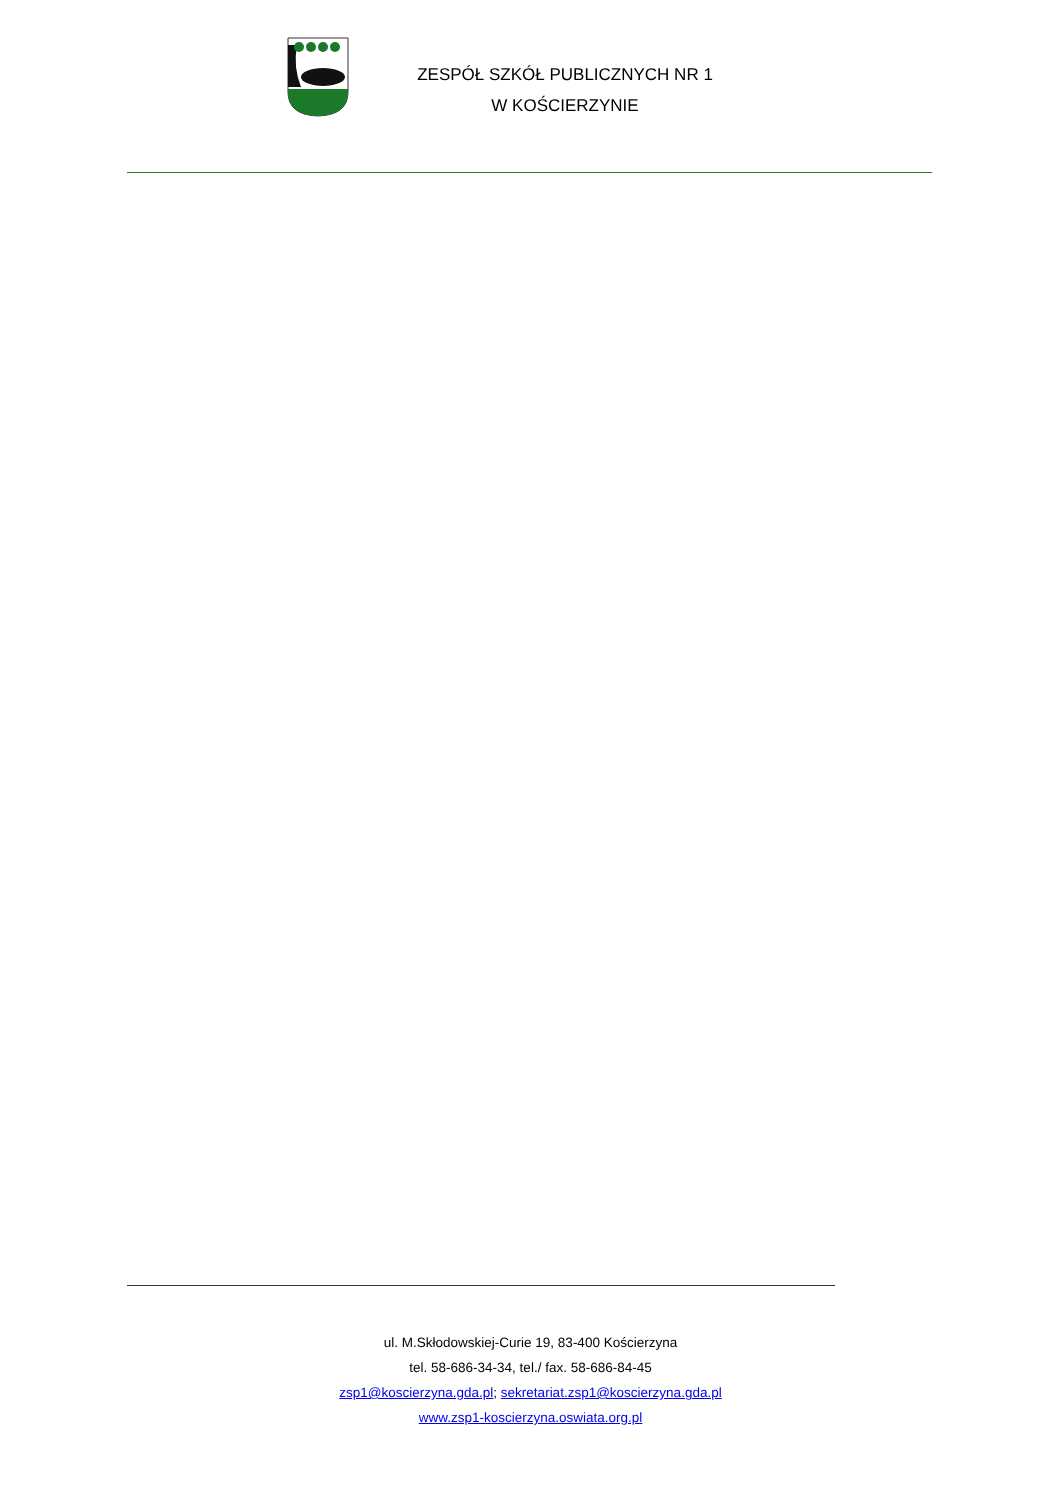ZESPÓŁ SZKÓŁ PUBLICZNYCH NR 1
W KOŚCIERZYNIE
ul. M.Skłodowskiej-Curie 19, 83-400 Kościerzyna
tel. 58-686-34-34, tel./ fax. 58-686-84-45
zsp1@koscierzyna.gda.pl; sekretariat.zsp1@koscierzyna.gda.pl
www.zsp1-koscierzyna.oswiata.org.pl